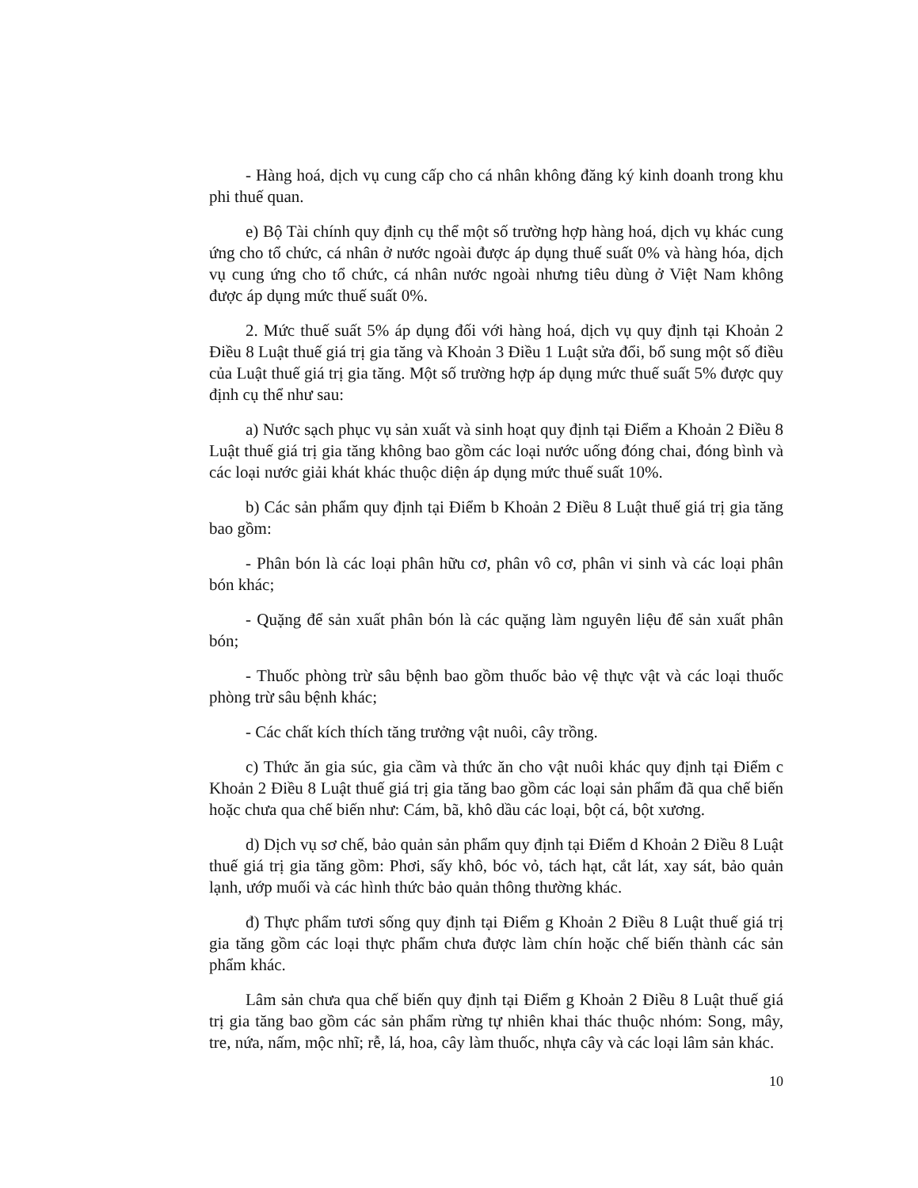- Hàng hoá, dịch vụ cung cấp cho cá nhân không đăng ký kinh doanh trong khu phi thuế quan.
e) Bộ Tài chính quy định cụ thể một số trường hợp hàng hoá, dịch vụ khác cung ứng cho tổ chức, cá nhân ở nước ngoài được áp dụng thuế suất 0% và hàng hóa, dịch vụ cung ứng cho tổ chức, cá nhân nước ngoài nhưng tiêu dùng ở Việt Nam không được áp dụng mức thuế suất 0%.
2. Mức thuế suất 5% áp dụng đối với hàng hoá, dịch vụ quy định tại Khoản 2 Điều 8 Luật thuế giá trị gia tăng và Khoản 3 Điều 1 Luật sửa đổi, bổ sung một số điều của Luật thuế giá trị gia tăng. Một số trường hợp áp dụng mức thuế suất 5% được quy định cụ thể như sau:
a) Nước sạch phục vụ sản xuất và sinh hoạt quy định tại Điểm a Khoản 2 Điều 8 Luật thuế giá trị gia tăng không bao gồm các loại nước uống đóng chai, đóng bình và các loại nước giải khát khác thuộc diện áp dụng mức thuế suất 10%.
b) Các sản phẩm quy định tại Điểm b Khoản 2 Điều 8 Luật thuế giá trị gia tăng bao gồm:
- Phân bón là các loại phân hữu cơ, phân vô cơ, phân vi sinh và các loại phân bón khác;
- Quặng để sản xuất phân bón là các quặng làm nguyên liệu để sản xuất phân bón;
- Thuốc phòng trừ sâu bệnh bao gồm thuốc bảo vệ thực vật và các loại thuốc phòng trừ sâu bệnh khác;
- Các chất kích thích tăng trưởng vật nuôi, cây trồng.
c) Thức ăn gia súc, gia cầm và thức ăn cho vật nuôi khác quy định tại Điểm c Khoản 2 Điều 8 Luật thuế giá trị gia tăng bao gồm các loại sản phẩm đã qua chế biến hoặc chưa qua chế biến như: Cám, bã, khô dầu các loại, bột cá, bột xương.
d) Dịch vụ sơ chế, bảo quản sản phẩm quy định tại Điểm d Khoản 2 Điều 8 Luật thuế giá trị gia tăng gồm: Phơi, sấy khô, bóc vỏ, tách hạt, cắt lát, xay sát, bảo quản lạnh, ướp muối và các hình thức bảo quản thông thường khác.
đ) Thực phẩm tươi sống quy định tại Điểm g Khoản 2 Điều 8 Luật thuế giá trị gia tăng gồm các loại thực phẩm chưa được làm chín hoặc chế biến thành các sản phẩm khác.
Lâm sản chưa qua chế biến quy định tại Điểm g Khoản 2 Điều 8 Luật thuế giá trị gia tăng bao gồm các sản phẩm rừng tự nhiên khai thác thuộc nhóm: Song, mây, tre, nứa, nấm, mộc nhĩ; rễ, lá, hoa, cây làm thuốc, nhựa cây và các loại lâm sản khác.
10